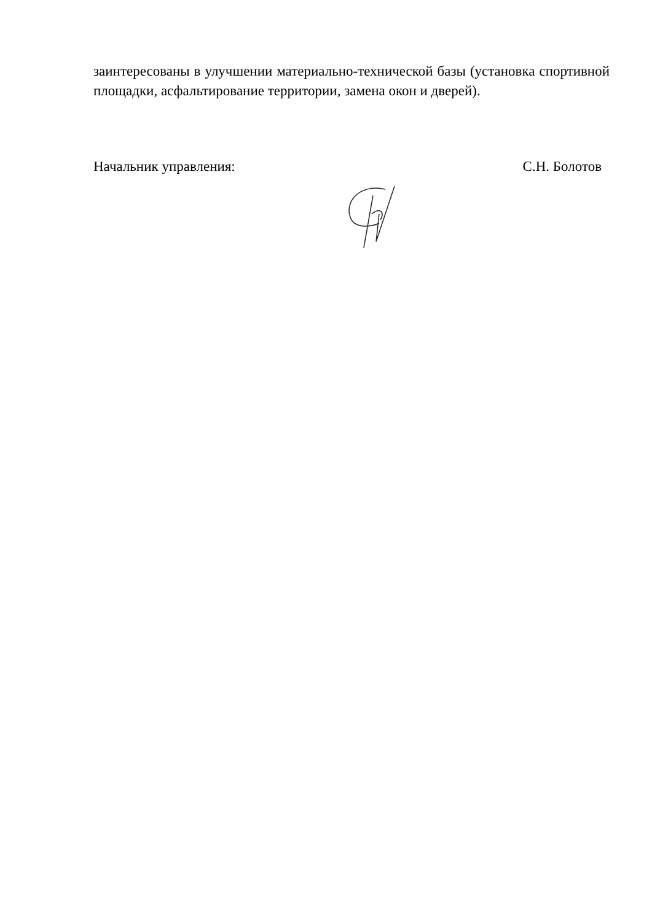заинтересованы в улучшении материально-технической базы (установка спортивной площадки, асфальтирование территории, замена окон и дверей).
Начальник управления: С.Н. Болотов